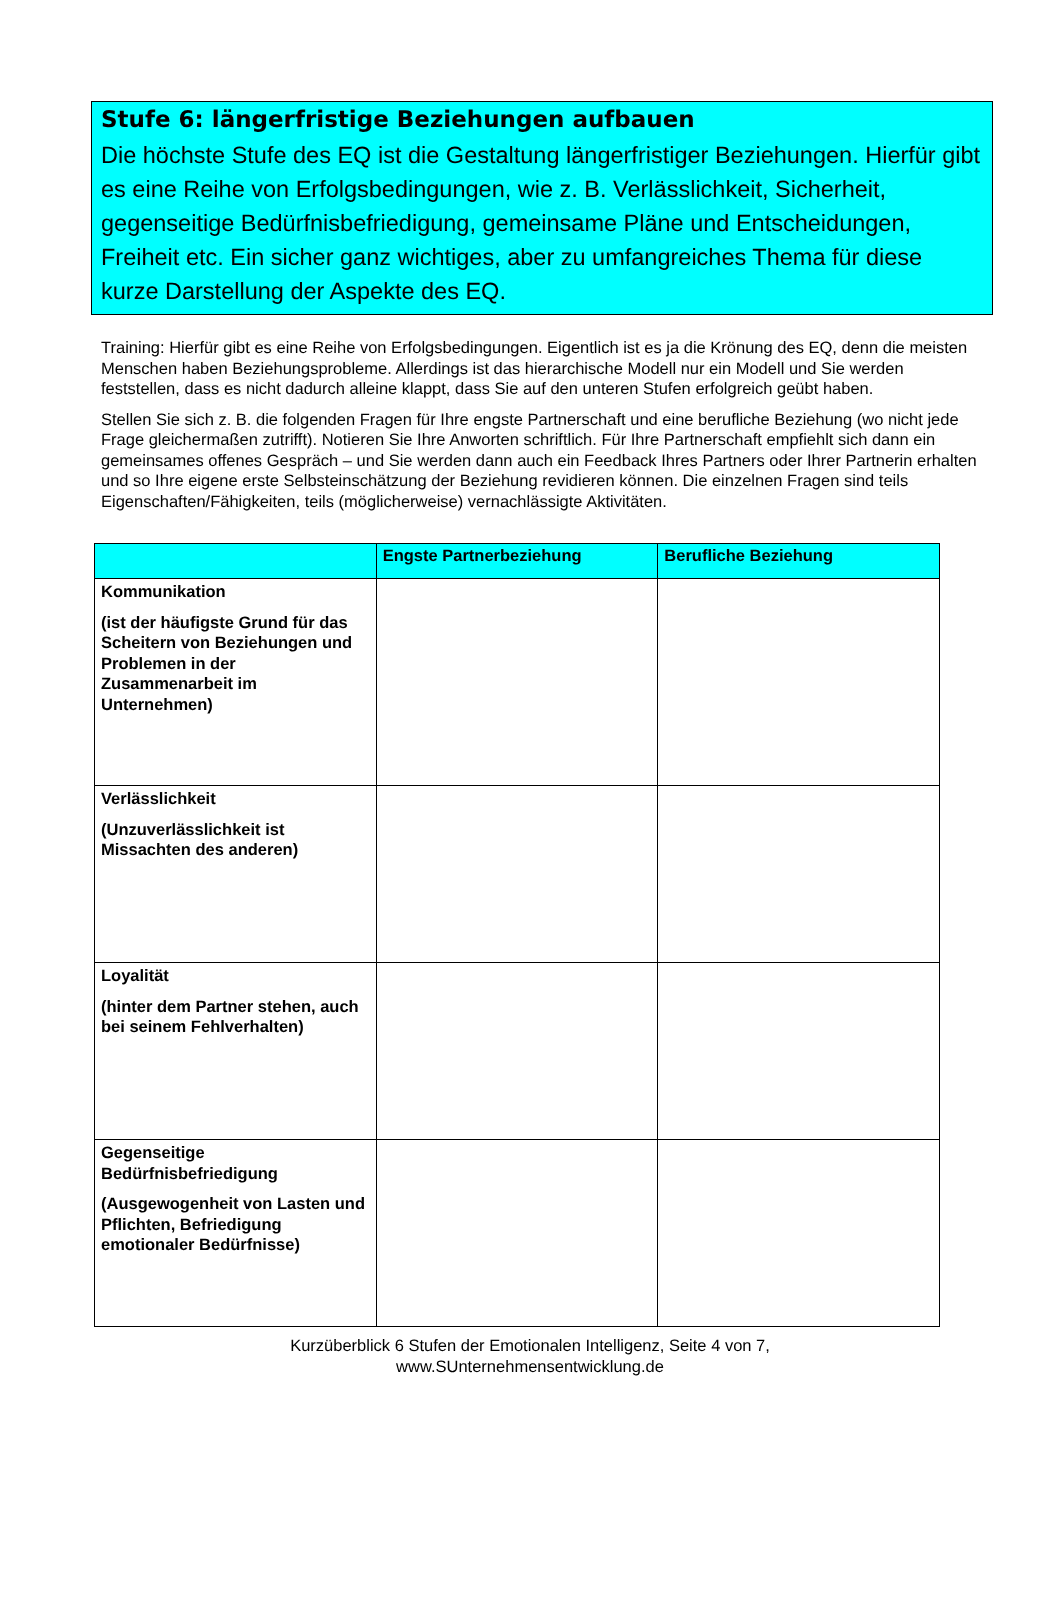Stufe 6: längerfristige Beziehungen aufbauen
Die höchste Stufe des EQ ist die Gestaltung längerfristiger Beziehungen. Hierfür gibt es eine Reihe von Erfolgsbedingungen, wie z. B. Verlässlichkeit, Sicherheit, gegenseitige Bedürfnisbefriedigung, gemeinsame Pläne und Entscheidungen, Freiheit etc. Ein sicher ganz wichtiges, aber zu umfangreiches Thema für diese kurze Darstellung der Aspekte des EQ.
Training: Hierfür gibt es eine Reihe von Erfolgsbedingungen. Eigentlich ist es ja die Krönung des EQ, denn die meisten Menschen haben Beziehungsprobleme. Allerdings ist das hierarchische Modell nur ein Modell und Sie werden feststellen, dass es nicht dadurch alleine klappt, dass Sie auf den unteren Stufen erfolgreich geübt haben.
Stellen Sie sich z. B. die folgenden Fragen für Ihre engste Partnerschaft und eine berufliche Beziehung (wo nicht jede Frage gleichermaßen zutrifft). Notieren Sie Ihre Anworten schriftlich. Für Ihre Partnerschaft empfiehlt sich dann ein gemeinsames offenes Gespräch – und Sie werden dann auch ein Feedback Ihres Partners oder Ihrer Partnerin erhalten und so Ihre eigene erste Selbsteinschätzung der Beziehung revidieren können. Die einzelnen Fragen sind teils Eigenschaften/Fähigkeiten, teils (möglicherweise) vernachlässigte Aktivitäten.
| | Engste Partnerbeziehung | Berufliche Beziehung |
| --- | --- | --- |
| Kommunikation (ist der häufigste Grund für das Scheitern von Beziehungen und Problemen in der Zusammenarbeit im Unternehmen) | | |
| Verlässlichkeit (Unzuverlässlichkeit ist Missachten des anderen) | | |
| Loyalität (hinter dem Partner stehen, auch bei seinem Fehlverhalten) | | |
| Gegenseitige Bedürfnisbefriedigung (Ausgewogenheit von Lasten und Pflichten, Befriedigung emotionaler Bedürfnisse) | | |
Kurzüberblick 6 Stufen der Emotionalen Intelligenz, Seite 4 von 7,
www.SUnternehmensentwicklung.de